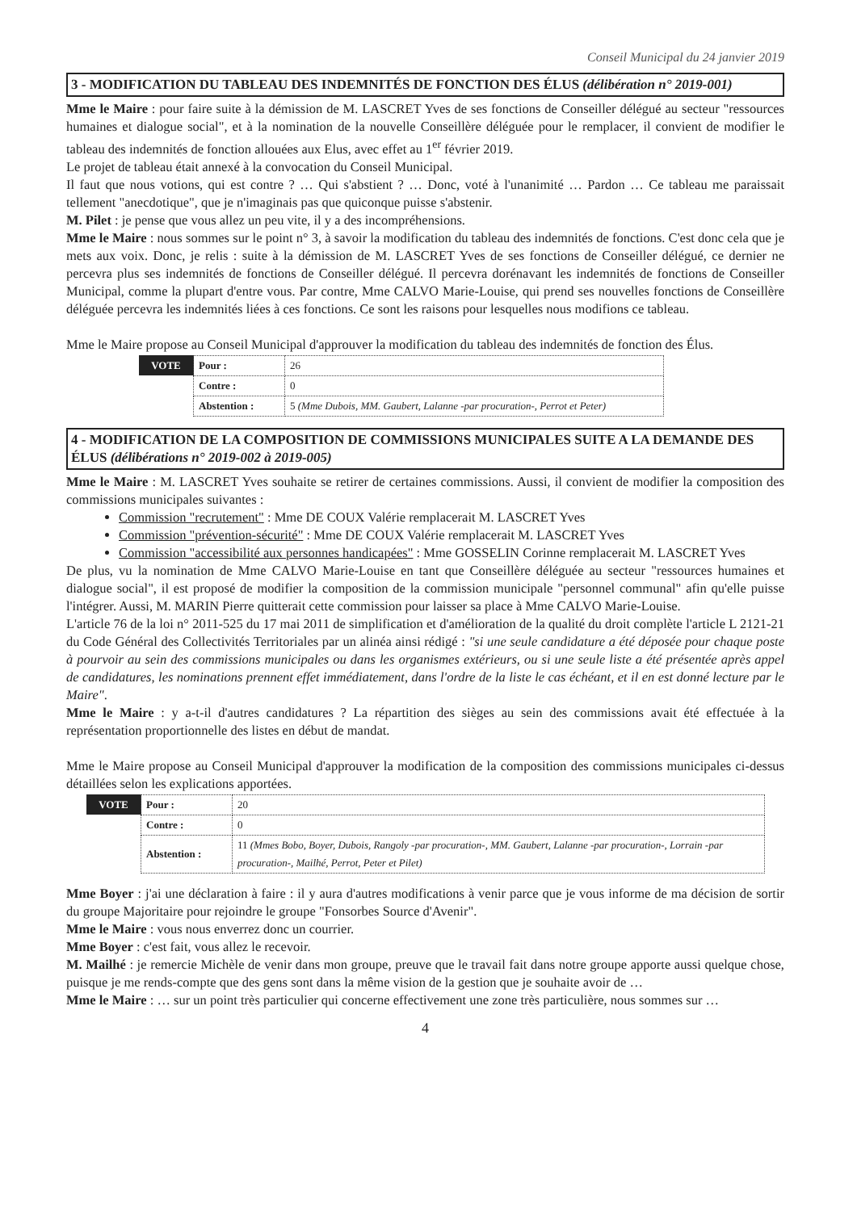Conseil Municipal du 24 janvier 2019
3 - MODIFICATION DU TABLEAU DES INDEMNITÉS DE FONCTION DES ÉLUS (délibération n° 2019-001)
Mme le Maire : pour faire suite à la démission de M. LASCRET Yves de ses fonctions de Conseiller délégué au secteur "ressources humaines et dialogue social", et à la nomination de la nouvelle Conseillère déléguée pour le remplacer, il convient de modifier le tableau des indemnités de fonction allouées aux Elus, avec effet au 1<sup>er</sup> février 2019.
Le projet de tableau était annexé à la convocation du Conseil Municipal.
Il faut que nous votions, qui est contre ? … Qui s'abstient ? … Donc, voté à l'unanimité … Pardon … Ce tableau me paraissait tellement "anecdotique", que je n'imaginais pas que quiconque puisse s'abstenir.
M. Pilet : je pense que vous allez un peu vite, il y a des incompréhensions.
Mme le Maire : nous sommes sur le point n° 3, à savoir la modification du tableau des indemnités de fonctions. C'est donc cela que je mets aux voix. Donc, je relis : suite à la démission de M. LASCRET Yves de ses fonctions de Conseiller délégué, ce dernier ne percevra plus ses indemnités de fonctions de Conseiller délégué. Il percevra dorénavant les indemnités de fonctions de Conseiller Municipal, comme la plupart d'entre vous. Par contre, Mme CALVO Marie-Louise, qui prend ses nouvelles fonctions de Conseillère déléguée percevra les indemnités liées à ces fonctions. Ce sont les raisons pour lesquelles nous modifions ce tableau.
Mme le Maire propose au Conseil Municipal d'approuver la modification du tableau des indemnités de fonction des Élus.
| VOTE | Pour : | 26 |
| | Contre : | 0 |
| | Abstention : | 5 (Mme Dubois, MM. Gaubert, Lalanne -par procuration-, Perrot et Peter) |
4 - MODIFICATION DE LA COMPOSITION DE COMMISSIONS MUNICIPALES SUITE A LA DEMANDE DES ÉLUS (délibérations n° 2019-002 à 2019-005)
Mme le Maire : M. LASCRET Yves souhaite se retirer de certaines commissions. Aussi, il convient de modifier la composition des commissions municipales suivantes :
Commission "recrutement" : Mme DE COUX Valérie remplacerait M. LASCRET Yves
Commission "prévention-sécurité" : Mme DE COUX Valérie remplacerait M. LASCRET Yves
Commission "accessibilité aux personnes handicapées" : Mme GOSSELIN Corinne remplacerait M. LASCRET Yves
De plus, vu la nomination de Mme CALVO Marie-Louise en tant que Conseillère déléguée au secteur "ressources humaines et dialogue social", il est proposé de modifier la composition de la commission municipale "personnel communal" afin qu'elle puisse l'intégrer. Aussi, M. MARIN Pierre quitterait cette commission pour laisser sa place à Mme CALVO Marie-Louise.
L'article 76 de la loi n° 2011-525 du 17 mai 2011 de simplification et d'amélioration de la qualité du droit complète l'article L 2121-21 du Code Général des Collectivités Territoriales par un alinéa ainsi rédigé : "si une seule candidature a été déposée pour chaque poste à pourvoir au sein des commissions municipales ou dans les organismes extérieurs, ou si une seule liste a été présentée après appel de candidatures, les nominations prennent effet immédiatement, dans l'ordre de la liste le cas échéant, et il en est donné lecture par le Maire".
Mme le Maire : y a-t-il d'autres candidatures ? La répartition des sièges au sein des commissions avait été effectuée à la représentation proportionnelle des listes en début de mandat.
Mme le Maire propose au Conseil Municipal d'approuver la modification de la composition des commissions municipales ci-dessus détaillées selon les explications apportées.
| VOTE | Pour : | 20 |
| | Contre : | 0 |
| | Abstention : | 11 (Mmes Bobo, Boyer, Dubois, Rangoly -par procuration-, MM. Gaubert, Lalanne -par procuration-, Lorrain -par procuration-, Mailhé, Perrot, Peter et Pilet) |
Mme Boyer : j'ai une déclaration à faire : il y aura d'autres modifications à venir parce que je vous informe de ma décision de sortir du groupe Majoritaire pour rejoindre le groupe "Fonsorbes Source d'Avenir".
Mme le Maire : vous nous enverrez donc un courrier.
Mme Boyer : c'est fait, vous allez le recevoir.
M. Mailhé : je remercie Michèle de venir dans mon groupe, preuve que le travail fait dans notre groupe apporte aussi quelque chose, puisque je me rends-compte que des gens sont dans la même vision de la gestion que je souhaite avoir de …
Mme le Maire : … sur un point très particulier qui concerne effectivement une zone très particulière, nous sommes sur …
4